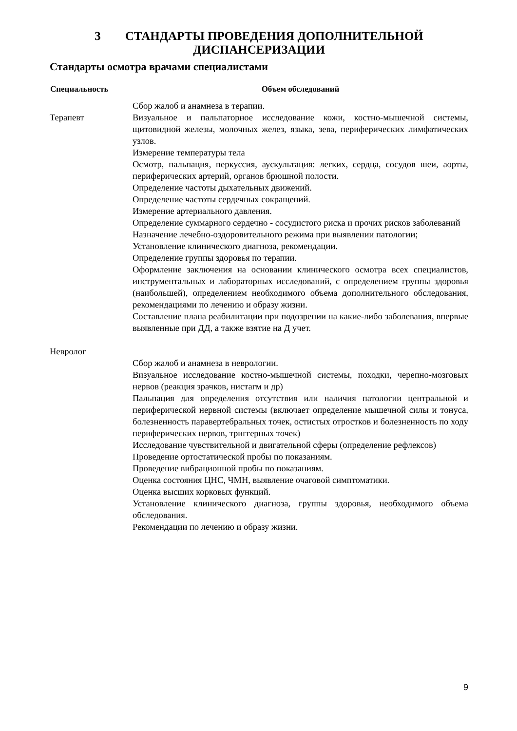3 СТАНДАРТЫ ПРОВЕДЕНИЯ ДОПОЛНИТЕЛЬНОЙ
ДИСПАНСЕРИЗАЦИИ
Стандарты осмотра врачами специалистами
| Специальность | Объем обследований |
| --- | --- |
| Терапевт | Сбор жалоб и анамнеза в терапии. Визуальное и пальпаторное исследование кожи, костно-мышечной системы, щитовидной железы, молочных желез, языка, зева, периферических лимфатических узлов. Измерение температуры тела Осмотр, пальпация, перкуссия, аускультация: легких, сердца, сосудов шеи, аорты, периферических артерий, органов брюшной полости. Определение частоты дыхательных движений. Определение частоты сердечных сокращений. Измерение артериального давления. Определение суммарного сердечно - сосудистого риска и прочих рисков заболеваний Назначение лечебно-оздоровительного режима при выявлении патологии; Установление клинического диагноза, рекомендации. Определение группы здоровья по терапии. Оформление заключения на основании клинического осмотра всех специалистов, инструментальных и лабораторных исследований, с определением группы здоровья (наибольшей), определением необходимого объема дополнительного обследования, рекомендациями по лечению и образу жизни. Составление плана реабилитации при подозрении на какие-либо заболевания, впервые выявленные при ДД, а также взятие на Д учет. |
| Невролог | Сбор жалоб и анамнеза в неврологии. Визуальное исследование костно-мышечной системы, походки, черепно-мозговых нервов (реакция зрачков, нистагм и др) Пальпация для определения отсутствия или наличия патологии центральной и периферической нервной системы (включает определение мышечной силы и тонуса, болезненность паравертебральных точек, остистых отростков и болезненность по ходу периферических нервов, триггерных точек) Исследование чувствительной и двигательной сферы (определение рефлексов) Проведение ортостатической пробы по показаниям. Проведение вибрационной пробы по показаниям. Оценка состояния ЦНС, ЧМН, выявление очаговой симптоматики. Оценка высших корковых функций. Установление клинического диагноза, группы здоровья, необходимого объема обследования. Рекомендации по лечению и образу жизни. |
9